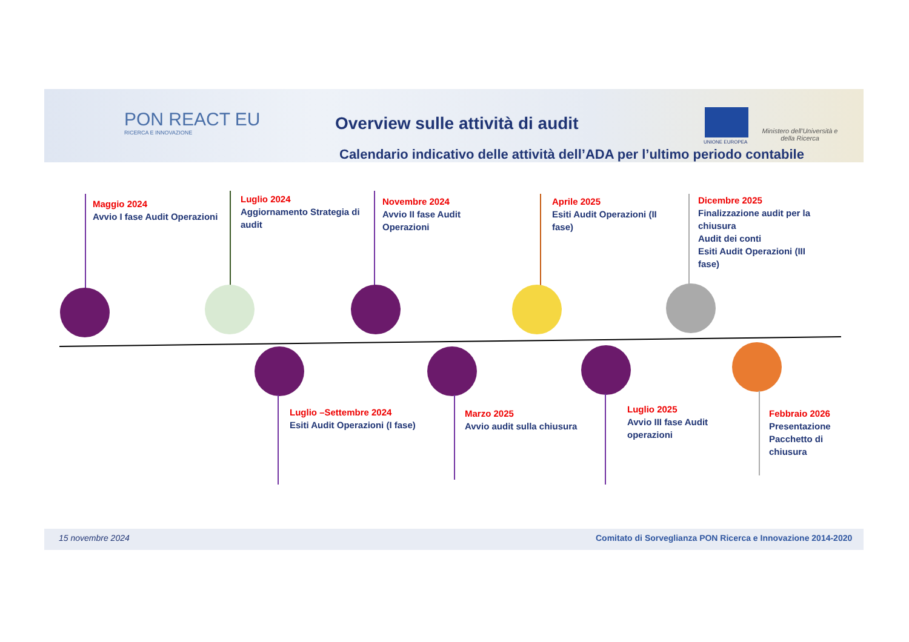PON REACT EU
RICERCA E INNOVAZIONE
Overview sulle attività di audit
UNIONE EUROPEA
Ministero dell'Università e della Ricerca
Calendario indicativo delle attività dell’ADA per l’ultimo periodo contabile
Maggio 2024
Avvio I fase Audit Operazioni
Luglio 2024
Aggiornamento Strategia di audit
Novembre 2024
Avvio II fase Audit Operazioni
Aprile 2025
Esiti Audit Operazioni (II fase)
Dicembre 2025
Finalizzazione audit per la chiusura
Audit dei conti
Esiti Audit Operazioni (III fase)
Luglio –Settembre 2024
Esiti Audit Operazioni (I fase)
Marzo 2025
Avvio audit sulla chiusura
Luglio 2025
Avvio III fase Audit operazioni
Febbraio 2026
Presentazione Pacchetto di chiusura
15 novembre 2024
Comitato di Sorveglianza PON Ricerca e Innovazione 2014-2020